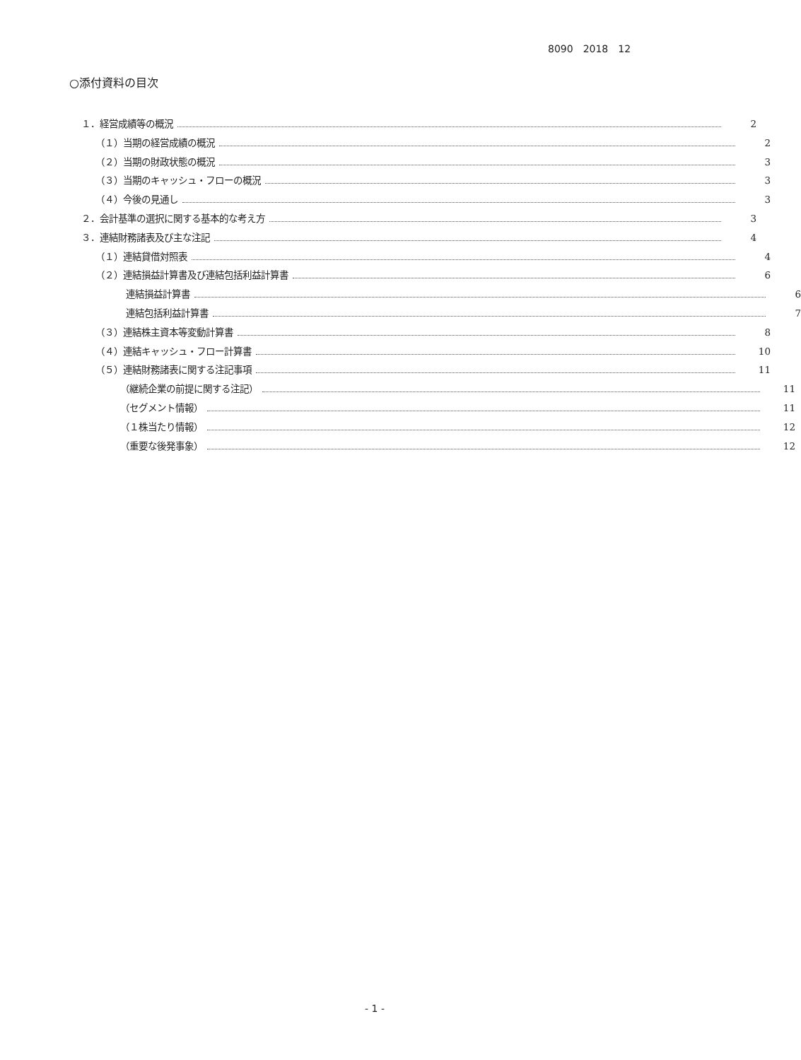8090　2018　12
○添付資料の目次
１．経営成績等の概況 2
（１）当期の経営成績の概況 2
（２）当期の財政状態の概況 3
（３）当期のキャッシュ・フローの概況 3
（４）今後の見通し 3
２．会計基準の選択に関する基本的な考え方 3
３．連結財務諸表及び主な注記 4
（１）連結貸借対照表 4
（２）連結損益計算書及び連結包括利益計算書 6
連結損益計算書 6
連結包括利益計算書 7
（３）連結株主資本等変動計算書 8
（４）連結キャッシュ・フロー計算書 10
（５）連結財務諸表に関する注記事項 11
（継続企業の前提に関する注記） 11
（セグメント情報） 11
（１株当たり情報） 12
（重要な後発事象） 12
- 1 -